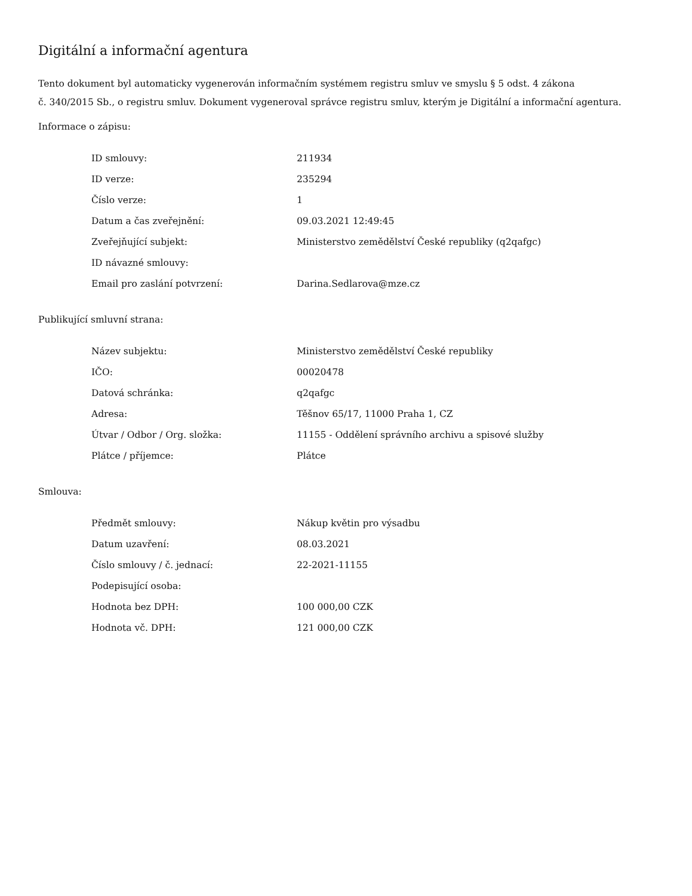Digitální a informační agentura
Tento dokument byl automaticky vygenerován informačním systémem registru smluv ve smyslu § 5 odst. 4 zákona
č. 340/2015 Sb., o registru smluv. Dokument vygeneroval správce registru smluv, kterým je Digitální a informační agentura.
Informace o zápisu:
| ID smlouvy: | 211934 |
| ID verze: | 235294 |
| Číslo verze: | 1 |
| Datum a čas zveřejnění: | 09.03.2021 12:49:45 |
| Zveřejňující subjekt: | Ministerstvo zemědělství České republiky (q2qafgc) |
| ID návazné smlouvy: | |
| Email pro zaslání potvrzení: | Darina.Sedlarova@mze.cz |
Publikující smluvní strana:
| Název subjektu: | Ministerstvo zemědělství České republiky |
| IČO: | 00020478 |
| Datová schránka: | q2qafgc |
| Adresa: | Těšnov 65/17, 11000 Praha 1, CZ |
| Útvar / Odbor / Org. složka: | 11155 - Oddělení správního archivu a spisové služby |
| Plátce / příjemce: | Plátce |
Smlouva:
| Předmět smlouvy: | Nákup květin pro výsadbu |
| Datum uzavření: | 08.03.2021 |
| Číslo smlouvy / č. jednací: | 22-2021-11155 |
| Podepisující osoba: | |
| Hodnota bez DPH: | 100 000,00 CZK |
| Hodnota vč. DPH: | 121 000,00 CZK |